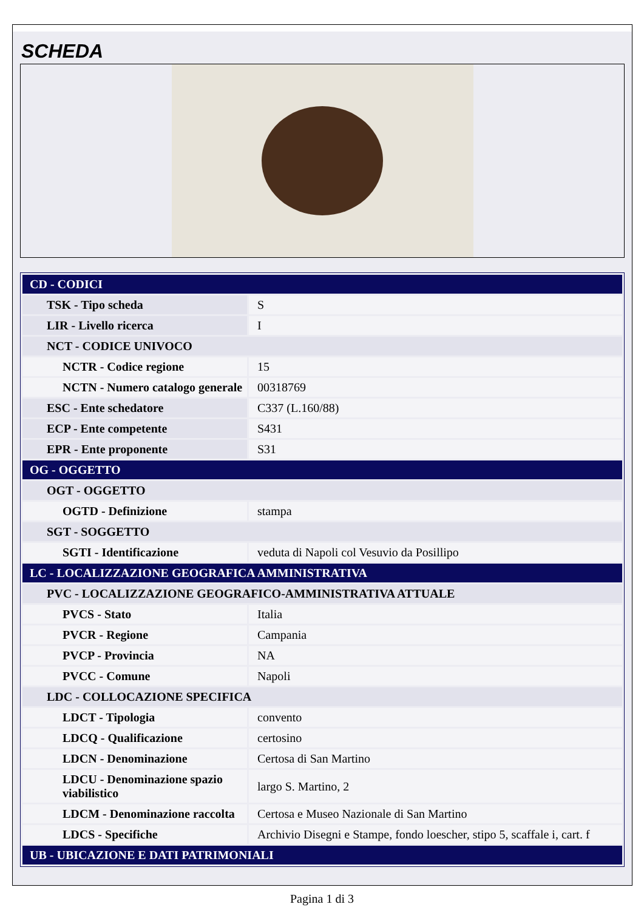SCHEDA
| CD - CODICI | |
| TSK - Tipo scheda | S |
| LIR - Livello ricerca | I |
| NCT - CODICE UNIVOCO | |
| NCTR - Codice regione | 15 |
| NCTN - Numero catalogo generale | 00318769 |
| ESC - Ente schedatore | C337 (L.160/88) |
| ECP - Ente competente | S431 |
| EPR - Ente proponente | S31 |
| OG - OGGETTO | |
| OGT - OGGETTO | |
| OGTD - Definizione | stampa |
| SGT - SOGGETTO | |
| SGTI - Identificazione | veduta di Napoli col Vesuvio da Posillipo |
| LC - LOCALIZZAZIONE GEOGRAFICA AMMINISTRATIVA | |
| PVC - LOCALIZZAZIONE GEOGRAFICO-AMMINISTRATIVA ATTUALE | |
| PVCS - Stato | Italia |
| PVCR - Regione | Campania |
| PVCP - Provincia | NA |
| PVCC - Comune | Napoli |
| LDC - COLLOCAZIONE SPECIFICA | |
| LDCT - Tipologia | convento |
| LDCQ - Qualificazione | certosino |
| LDCN - Denominazione | Certosa di San Martino |
| LDCU - Denominazione spazio viabilistico | largo S. Martino, 2 |
| LDCM - Denominazione raccolta | Certosa e Museo Nazionale di San Martino |
| LDCS - Specifiche | Archivio Disegni e Stampe, fondo loescher, stipo 5, scaffale i, cart. f |
| UB - UBICAZIONE E DATI PATRIMONIALI | |
Pagina 1 di 3